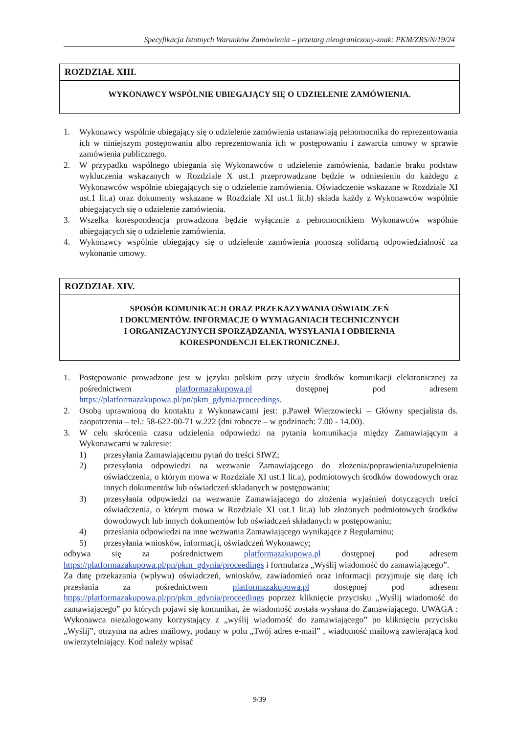Specyfikacja Istotnych Warunków Zamówienia – przetarg nieograniczony-znak: PKM/ZRS/N/19/24
ROZDZIAŁ XIII.
WYKONAWCY WSPÓLNIE UBIEGAJĄCY SIĘ O UDZIELENIE ZAMÓWIENIA.
1. Wykonawcy wspólnie ubiegający się o udzielenie zamówienia ustanawiają pełnomocnika do reprezentowania ich w niniejszym postępowaniu albo reprezentowania ich w postępowaniu i zawarcia umowy w sprawie zamówienia publicznego.
2. W przypadku wspólnego ubiegania się Wykonawców o udzielenie zamówienia, badanie braku podstaw wykluczenia wskazanych w Rozdziale X ust.1 przeprowadzane będzie w odniesieniu do każdego z Wykonawców wspólnie ubiegających się o udzielenie zamówienia. Oświadczenie wskazane w Rozdziale XI ust.1 lit.a) oraz dokumenty wskazane w Rozdziale XI ust.1 lit.b) składa każdy z Wykonawców wspólnie ubiegających się o udzielenie zamówienia.
3. Wszelka korespondencja prowadzona będzie wyłącznie z pełnomocnikiem Wykonawców wspólnie ubiegających się o udzielenie zamówienia.
4. Wykonawcy wspólnie ubiegający się o udzielenie zamówienia ponoszą solidarną odpowiedzialność za wykonanie umowy.
ROZDZIAŁ XIV.
SPOSÓB KOMUNIKACJI ORAZ PRZEKAZYWANIA OŚWIADCZEŃ
I DOKUMENTÓW. INFORMACJE O WYMAGANIACH TECHNICZNYCH
I ORGANIZACYJNYCH SPORZĄDZANIA, WYSYŁANIA I ODBIERNIA
KORESPONDENCJI ELEKTRONICZNEJ.
1. Postępowanie prowadzone jest w języku polskim przy użyciu środków komunikacji elektronicznej za pośrednictwem platformazakupowa.pl dostępnej pod adresem https://platformazakupowa.pl/pn/pkm_gdynia/proceedings.
2. Osobą uprawnioną do kontaktu z Wykonawcami jest: p.Paweł Wierzowiecki – Główny specjalista ds. zaopatrzenia – tel.: 58-622-00-71 w.222 (dni robocze – w godzinach: 7.00 - 14.00).
3. W celu skrócenia czasu udzielenia odpowiedzi na pytania komunikacja między Zamawiającym a Wykonawcami w zakresie:
1) przesyłania Zamawiającemu pytań do treści SIWZ;
2) przesyłania odpowiedzi na wezwanie Zamawiającego do złożenia/poprawienia/uzupełnienia oświadczenia, o którym mowa w Rozdziale XI ust.1 lit.a), podmiotowych środków dowodowych oraz innych dokumentów lub oświadczeń składanych w postępowaniu;
3) przesyłania odpowiedzi na wezwanie Zamawiającego do złożenia wyjaśnień dotyczących treści oświadczenia, o którym mowa w Rozdziale XI ust.1 lit.a) lub złożonych podmiotowych środków dowodowych lub innych dokumentów lub oświadczeń składanych w postępowaniu;
4) przesłania odpowiedzi na inne wezwania Zamawiającego wynikające z Regulaminu;
5) przesyłania wniosków, informacji, oświadczeń Wykonawcy;
odbywa się za pośrednictwem platformazakupowa.pl dostępnej pod adresem https://platformazakupowa.pl/pn/pkm_gdynia/proceedings i formularza „Wyślij wiadomość do zamawiającego”.
Za datę przekazania (wpływu) oświadczeń, wniosków, zawiadomień oraz informacji przyjmuje się datę ich przesłania za pośrednictwem platformazakupowa.pl dostępnej pod adresem https://platformazakupowa.pl/pn/pkm_gdynia/proceedings poprzez kliknięcie przycisku „Wyślij wiadomość do zamawiającego” po których pojawi się komunikat, że wiadomość została wysłana do Zamawiającego. UWAGA : Wykonawca niezalogowany korzystający z „wyślij wiadomość do zamawiającego” po kliknięciu przycisku „Wyślij”, otrzyma na adres mailowy, podany w polu „Twój adres e-mail” , wiadomość mailową zawierającą kod uwierzytelniający. Kod należy wpisać
9/39